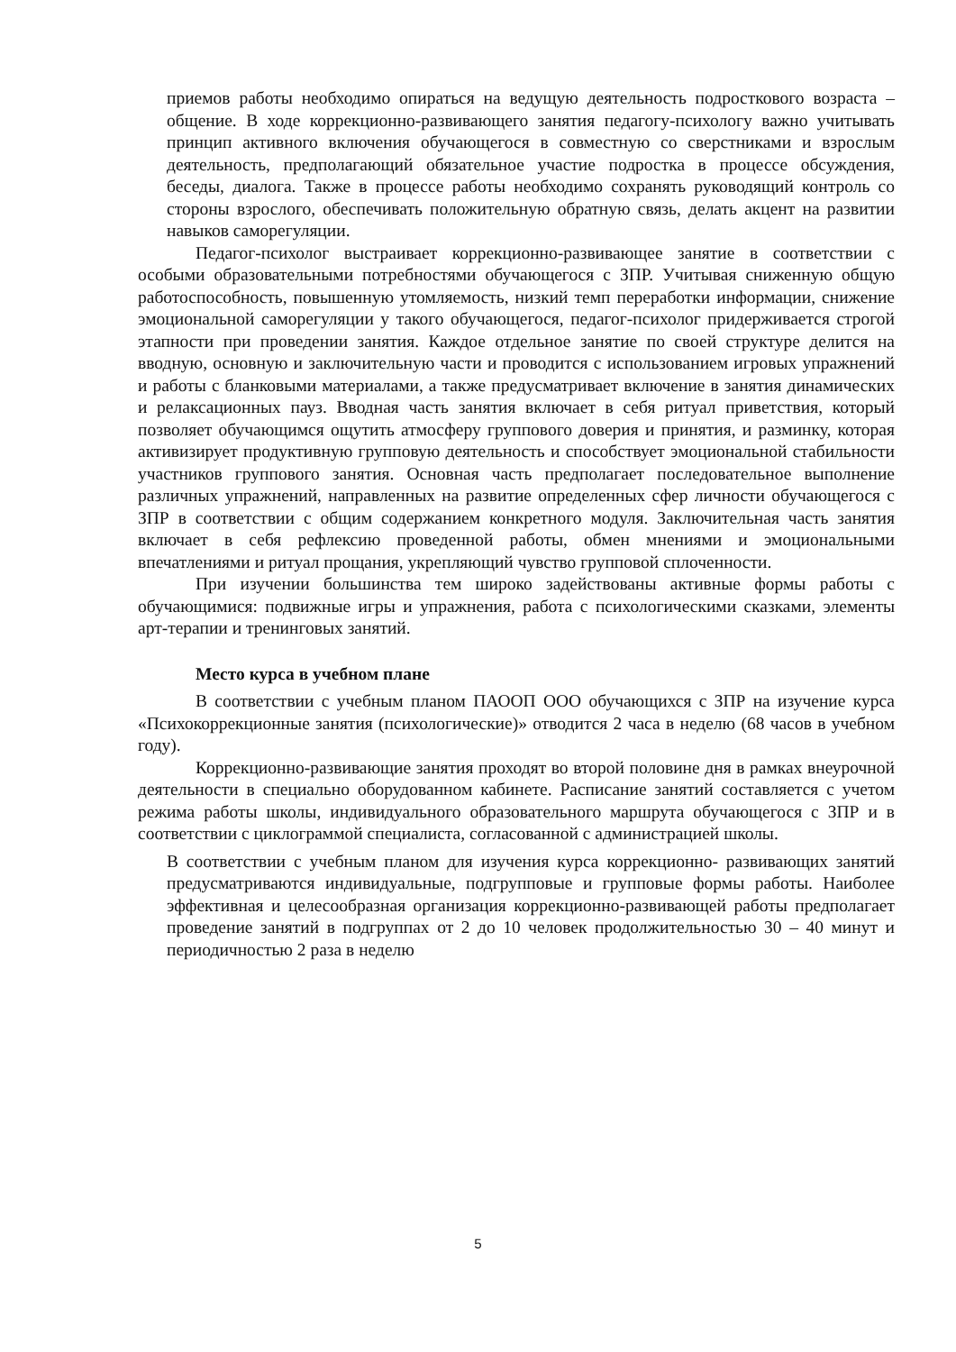приемов работы необходимо опираться на ведущую деятельность подросткового возраста – общение. В ходе коррекционно-развивающего занятия педагогу-психологу важно учитывать принцип активного включения обучающегося в совместную со сверстниками и взрослым деятельность, предполагающий обязательное участие подростка в процессе обсуждения, беседы, диалога. Также в процессе работы необходимо сохранять руководящий контроль со стороны взрослого, обеспечивать положительную обратную связь, делать акцент на развитии навыков саморегуляции.
Педагог-психолог выстраивает коррекционно-развивающее занятие в соответствии с особыми образовательными потребностями обучающегося с ЗПР. Учитывая сниженную общую работоспособность, повышенную утомляемость, низкий темп переработки информации, снижение эмоциональной саморегуляции у такого обучающегося, педагог-психолог придерживается строгой этапности при проведении занятия. Каждое отдельное занятие по своей структуре делится на вводную, основную и заключительную части и проводится с использованием игровых упражнений и работы с бланковыми материалами, а также предусматривает включение в занятия динамических и релаксационных пауз. Вводная часть занятия включает в себя ритуал приветствия, который позволяет обучающимся ощутить атмосферу группового доверия и принятия, и разминку, которая активизирует продуктивную групповую деятельность и способствует эмоциональной стабильности участников группового занятия. Основная часть предполагает последовательное выполнение различных упражнений, направленных на развитие определенных сфер личности обучающегося с ЗПР в соответствии с общим содержанием конкретного модуля. Заключительная часть занятия включает в себя рефлексию проведенной работы, обмен мнениями и эмоциональными впечатлениями и ритуал прощания, укрепляющий чувство групповой сплоченности.
При изучении большинства тем широко задействованы активные формы работы с обучающимися: подвижные игры и упражнения, работа с психологическими сказками, элементы арт-терапии и тренинговых занятий.
Место курса в учебном плане
В соответствии с учебным планом ПАООП ООО обучающихся с ЗПР на изучение курса «Психокоррекционные занятия (психологические)» отводится 2 часа в неделю (68 часов в учебном году).
Коррекционно-развивающие занятия проходят во второй половине дня в рамках внеурочной деятельности в специально оборудованном кабинете. Расписание занятий составляется с учетом режима работы школы, индивидуального образовательного маршрута обучающегося с ЗПР и в соответствии с циклограммой специалиста, согласованной с администрацией школы.
В соответствии с учебным планом для изучения курса коррекционно- развивающих занятий предусматриваются индивидуальные, подгрупповые и групповые формы работы. Наиболее эффективная и целесообразная организация коррекционно-развивающей работы предполагает проведение занятий в подгруппах от 2 до 10 человек продолжительностью 30 – 40 минут и периодичностью 2 раза в неделю
5